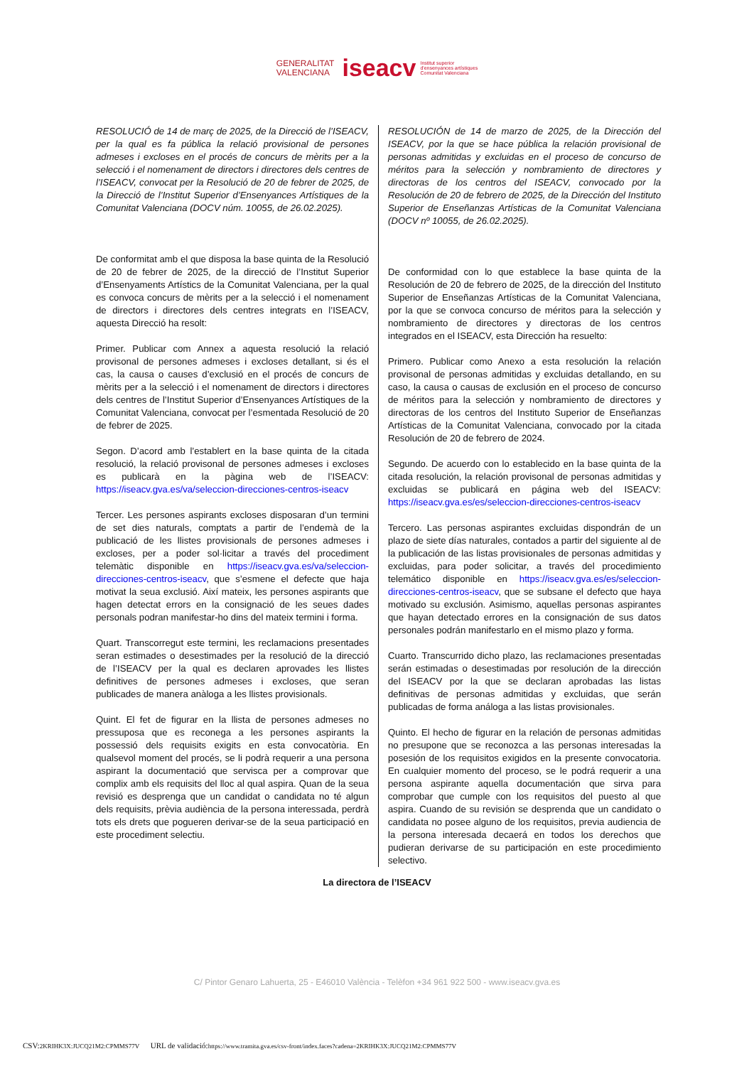GENERALITAT
VALENCIANA iseacv Institut superior
d'ensenyances artístiques
Comunitat Valenciana
RESOLUCIÓ de 14 de març de 2025, de la Direcció de l’ISEACV, per la qual es fa pública la relació provisional de persones admeses i excloses en el procés de concurs de mèrits per a la selecció i el nomenament de directors i directores dels centres de l’ISEACV, convocat per la Resolució de 20 de febrer de 2025, de la Direcció de l’Institut Superior d’Ensenyances Artístiques de la Comunitat Valenciana (DOCV núm. 10055, de 26.02.2025).
De conformitat amb el que disposa la base quinta de la Resolució de 20 de febrer de 2025, de la direcció de l’Institut Superior d’Ensenyaments Artístics de la Comunitat Valenciana, per la qual es convoca concurs de mèrits per a la selecció i el nomenament de directors i directores dels centres integrats en l’ISEACV, aquesta Direcció ha resolt:
Primer. Publicar com Annex a aquesta resolució la relació provisonal de persones admeses i excloses detallant, si és el cas, la causa o causes d’exclusió en el procés de concurs de mèrits per a la selecció i el nomenament de directors i directores dels centres de l’Institut Superior d’Ensenyances Artístiques de la Comunitat Valenciana, convocat per l’esmentada Resolució de 20 de febrer de 2025.
Segon. D’acord amb l’establert en la base quinta de la citada resolució, la relació provisonal de persones admeses i excloses es publicarà en la pàgina web de l’ISEACV: https://iseacv.gva.es/va/seleccion-direcciones-centros-iseacv
Tercer. Les persones aspirants excloses disposaran d’un termini de set dies naturals, comptats a partir de l’endemà de la publicació de les llistes provisionals de persones admeses i excloses, per a poder sol·licitar a través del procediment telemàtic disponible en https://iseacv.gva.es/va/seleccion-direcciones-centros-iseacv, que s’esmene el defecte que haja motivat la seua exclusió. Així mateix, les persones aspirants que hagen detectat errors en la consignació de les seues dades personals podran manifestar-ho dins del mateix termini i forma.
Quart. Transcorregut este termini, les reclamacions presentades seran estimades o desestimades per la resolució de la direcció de l’ISEACV per la qual es declaren aprovades les llistes definitives de persones admeses i excloses, que seran publicades de manera anàloga a les llistes provisionals.
Quint. El fet de figurar en la llista de persones admeses no pressuposa que es reconega a les persones aspirants la possessió dels requisits exigits en esta convocatòria. En qualsevol moment del procés, se li podrà requerir a una persona aspirant la documentació que servisca per a comprovar que complix amb els requisits del lloc al qual aspira. Quan de la seua revisió es desprenga que un candidat o candidata no té algun dels requisits, prèvia audiència de la persona interessada, perdrà tots els drets que pogueren derivar-se de la seua participació en este procediment selectiu.
RESOLUCIÓN de 14 de marzo de 2025, de la Dirección del ISEACV, por la que se hace pública la relación provisional de personas admitidas y excluidas en el proceso de concurso de méritos para la selección y nombramiento de directores y directoras de los centros del ISEACV, convocado por la Resolución de 20 de febrero de 2025, de la Dirección del Instituto Superior de Enseñanzas Artísticas de la Comunitat Valenciana (DOCV nº 10055, de 26.02.2025).
De conformidad con lo que establece la base quinta de la Resolución de 20 de febrero de 2025, de la dirección del Instituto Superior de Enseñanzas Artísticas de la Comunitat Valenciana, por la que se convoca concurso de méritos para la selección y nombramiento de directores y directoras de los centros integrados en el ISEACV, esta Dirección ha resuelto:
Primero. Publicar como Anexo a esta resolución la relación provisonal de personas admitidas y excluidas detallando, en su caso, la causa o causas de exclusión en el proceso de concurso de méritos para la selección y nombramiento de directores y directoras de los centros del Instituto Superior de Enseñanzas Artísticas de la Comunitat Valenciana, convocado por la citada Resolución de 20 de febrero de 2024.
Segundo. De acuerdo con lo establecido en la base quinta de la citada resolución, la relación provisonal de personas admitidas y excluidas se publicará en página web del ISEACV: https://iseacv.gva.es/es/seleccion-direcciones-centros-iseacv
Tercero. Las personas aspirantes excluidas dispondrán de un plazo de siete días naturales, contados a partir del siguiente al de la publicación de las listas provisionales de personas admitidas y excluidas, para poder solicitar, a través del procedimiento telemático disponible en https://iseacv.gva.es/es/seleccion-direcciones-centros-iseacv, que se subsane el defecto que haya motivado su exclusión. Asimismo, aquellas personas aspirantes que hayan detectado errores en la consignación de sus datos personales podrán manifestarlo en el mismo plazo y forma.
Cuarto. Transcurrido dicho plazo, las reclamaciones presentadas serán estimadas o desestimadas por resolución de la dirección del ISEACV por la que se declaran aprobadas las listas definitivas de personas admitidas y excluidas, que serán publicadas de forma análoga a las listas provisionales.
Quinto. El hecho de figurar en la relación de personas admitidas no presupone que se reconozca a las personas interesadas la posesión de los requisitos exigidos en la presente convocatoria. En cualquier momento del proceso, se le podrá requerir a una persona aspirante aquella documentación que sirva para comprobar que cumple con los requisitos del puesto al que aspira. Cuando de su revisión se desprenda que un candidato o candidata no posee alguno de los requisitos, previa audiencia de la persona interesada decaerá en todos los derechos que pudieran derivarse de su participación en este procedimiento selectivo.
La directora de l’ISEACV
C/ Pintor Genaro Lahuerta, 25 - E46010 València - Telèfon +34 961 922 500 - www.iseacv.gva.es
CSV: 2KRIHK3X:JUCQ21M2:CPMMS77V URL de validació: https://www.tramita.gva.es/csv-front/index.faces?cadena=2KRIHK3X:JUCQ21M2:CPMMS77V